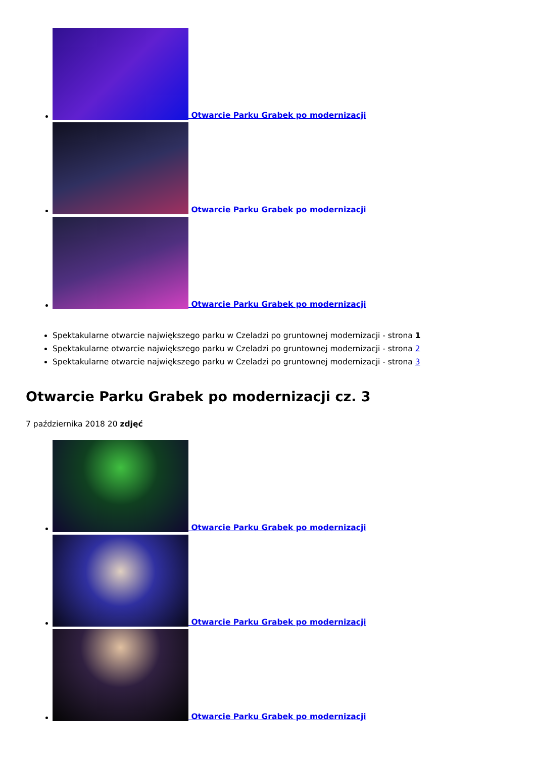Otwarcie Parku Grabek po modernizacji
Otwarcie Parku Grabek po modernizacji
Otwarcie Parku Grabek po modernizacji
Spektakularne otwarcie największego parku w Czeladzi po gruntownej modernizacji - strona 1
Spektakularne otwarcie największego parku w Czeladzi po gruntownej modernizacji - strona 2
Spektakularne otwarcie największego parku w Czeladzi po gruntownej modernizacji - strona 3
Otwarcie Parku Grabek po modernizacji cz. 3
7 października 2018 20 zdjęć
Otwarcie Parku Grabek po modernizacji
Otwarcie Parku Grabek po modernizacji
Otwarcie Parku Grabek po modernizacji